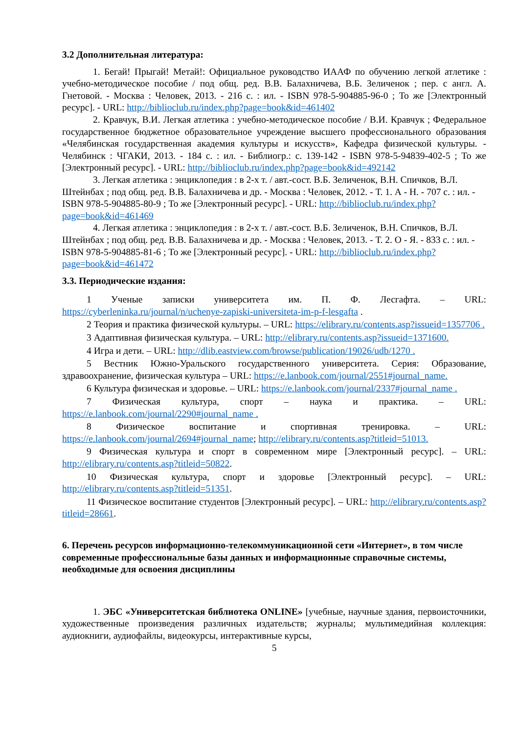3.2 Дополнительная литература:
1. Бегай! Прыгай! Метай!: Официальное руководство ИААФ по обучению легкой атлетике : учебно-методическое пособие / под общ. ред. В.В. Балахничева, В.Б. Зеличенок ; пер. с англ. А. Гнетовой. - Москва : Человек, 2013. - 216 с. : ил. - ISBN 978-5-904885-96-0 ; То же [Электронный ресурс]. - URL: http://biblioclub.ru/index.php?page=book&id=461402
2. Кравчук, В.И. Легкая атлетика : учебно-методическое пособие / В.И. Кравчук ; Федеральное государственное бюджетное образовательное учреждение высшего профессионального образования «Челябинская государственная академия культуры и искусств», Кафедра физической культуры. - Челябинск : ЧГАКИ, 2013. - 184 с. : ил. - Библиогр.: с. 139-142 - ISBN 978-5-94839-402-5 ; То же [Электронный ресурс]. - URL: http://biblioclub.ru/index.php?page=book&id=492142
3. Легкая атлетика : энциклопедия : в 2-х т. / авт.-сост. В.Б. Зеличенок, В.Н. Спичков, В.Л. Штейнбах ; под общ. ред. В.В. Балахничева и др. - Москва : Человек, 2012. - Т. 1. А - Н. - 707 с. : ил. - ISBN 978-5-904885-80-9 ; То же [Электронный ресурс]. - URL: http://biblioclub.ru/index.php?page=book&id=461469
4. Легкая атлетика : энциклопедия : в 2-х т. / авт.-сост. В.Б. Зеличенок, В.Н. Спичков, В.Л. Штейнбах ; под общ. ред. В.В. Балахничева и др. - Москва : Человек, 2013. - Т. 2. О - Я. - 833 с. : ил. - ISBN 978-5-904885-81-6 ; То же [Электронный ресурс]. - URL: http://biblioclub.ru/index.php?page=book&id=461472
3.3. Периодические издания:
1 Ученые записки университета им. П. Ф. Лесгафта. – URL: https://cyberleninka.ru/journal/n/uchenye-zapiski-universiteta-im-p-f-lesgafta .
2 Теория и практика физической культуры. – URL: https://elibrary.ru/contents.asp?issueid=1357706 .
3 Адаптивная физическая культура. – URL: http://elibrary.ru/contents.asp?issueid=1371600.
4 Игра и дети. – URL: http://dlib.eastview.com/browse/publication/19026/udb/1270 .
5 Вестник Южно-Уральского государственного университета. Серия: Образование, здравоохранение, физическая культура – URL: https://e.lanbook.com/journal/2551#journal_name.
6 Культура физическая и здоровье. – URL: https://e.lanbook.com/journal/2337#journal_name .
7 Физическая культура, спорт – наука и практика. – URL: https://e.lanbook.com/journal/2290#journal_name .
8 Физическое воспитание и спортивная тренировка. – URL: https://e.lanbook.com/journal/2694#journal_name; http://elibrary.ru/contents.asp?titleid=51013.
9 Физическая культура и спорт в современном мире [Электронный ресурс]. – URL: http://elibrary.ru/contents.asp?titleid=50822.
10 Физическая культура, спорт и здоровье [Электронный ресурс]. – URL: http://elibrary.ru/contents.asp?titleid=51351.
11 Физическое воспитание студентов [Электронный ресурс]. – URL: http://elibrary.ru/contents.asp?titleid=28661.
6. Перечень ресурсов информационно-телекоммуникационной сети «Интернет», в том числе современные профессиональные базы данных и информационные справочные системы, необходимые для освоения дисциплины
1. ЭБС «Университетская библиотека ONLINE» [учебные, научные здания, первоисточники, художественные произведения различных издательств; журналы; мультимедийная коллекция: аудиокниги, аудиофайлы, видеокурсы, интерактивные курсы,
5